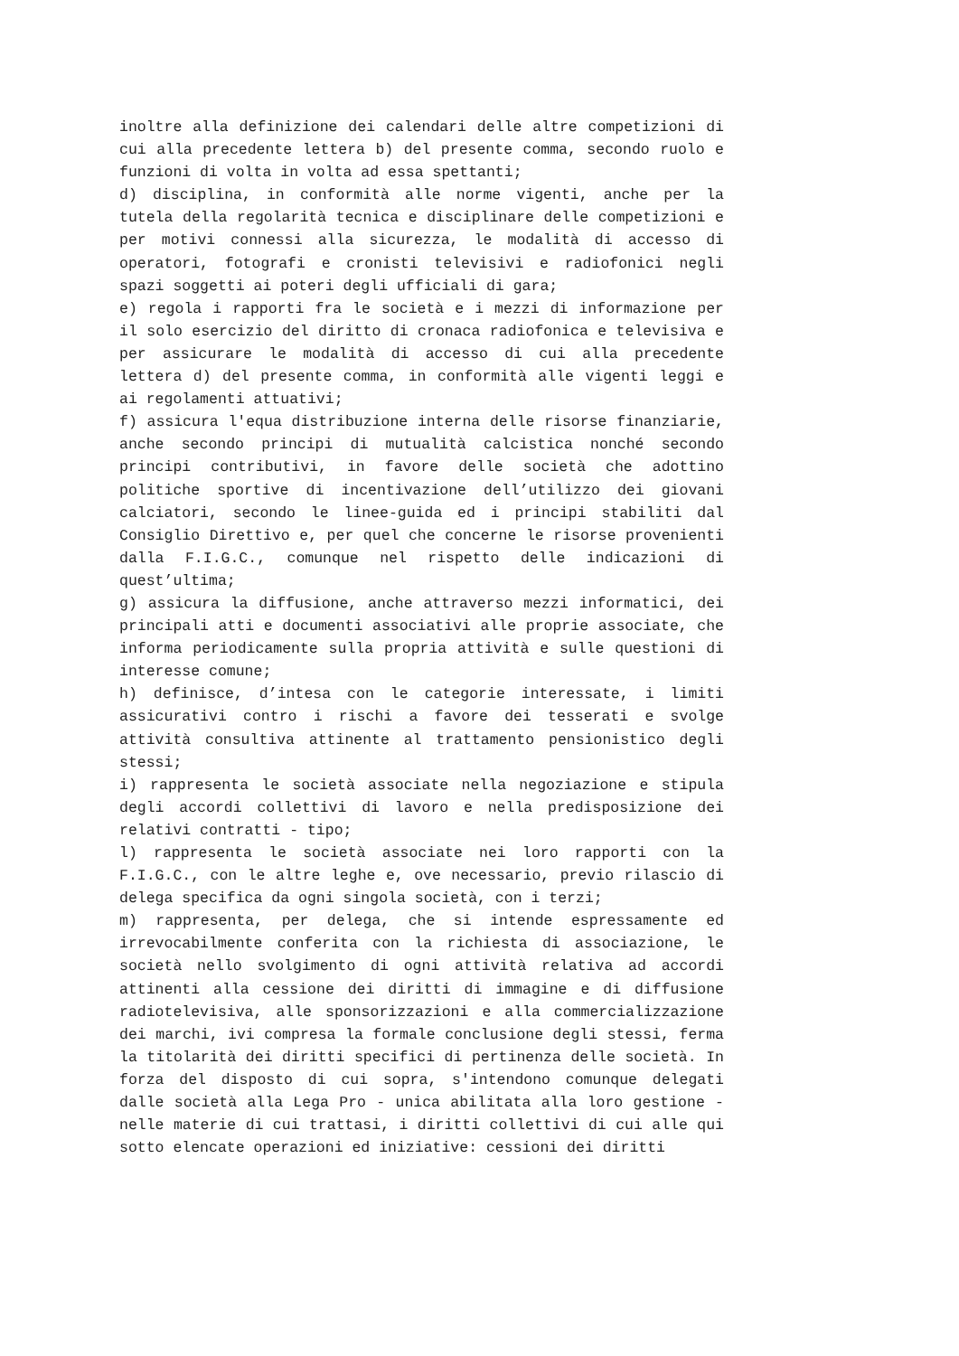inoltre alla definizione dei calendari delle altre competizioni di cui alla precedente lettera b) del presente comma, secondo ruolo e funzioni di volta in volta ad essa spettanti;
d) disciplina, in conformità alle norme vigenti, anche per la tutela della regolarità tecnica e disciplinare delle competizioni e per motivi connessi alla sicurezza, le modalità di accesso di operatori, fotografi e cronisti televisivi e radiofonici negli spazi soggetti ai poteri degli ufficiali di gara;
e) regola i rapporti fra le società e i mezzi di informazione per il solo esercizio del diritto di cronaca radiofonica e televisiva e per assicurare le modalità di accesso di cui alla precedente lettera d) del presente comma, in conformità alle vigenti leggi e ai regolamenti attuativi;
f) assicura l'equa distribuzione interna delle risorse finanziarie, anche secondo principi di mutualità calcistica nonché secondo principi contributivi, in favore delle società che adottino politiche sportive di incentivazione dell’utilizzo dei giovani calciatori, secondo le linee-guida ed i principi stabiliti dal Consiglio Direttivo e, per quel che concerne le risorse provenienti dalla F.I.G.C., comunque nel rispetto delle indicazioni di quest’ultima;
g) assicura la diffusione, anche attraverso mezzi informatici, dei principali atti e documenti associativi alle proprie associate, che informa periodicamente sulla propria attività e sulle questioni di interesse comune;
h) definisce, d’intesa con le categorie interessate, i limiti assicurativi contro i rischi a favore dei tesserati e svolge attività consultiva attinente al trattamento pensionistico degli stessi;
i) rappresenta le società associate nella negoziazione e stipula degli accordi collettivi di lavoro e nella predisposizione dei relativi contratti - tipo;
l) rappresenta le società associate nei loro rapporti con la F.I.G.C., con le altre leghe e, ove necessario, previo rilascio di delega specifica da ogni singola società, con i terzi;
m) rappresenta, per delega, che si intende espressamente ed irrevocabilmente conferita con la richiesta di associazione, le società nello svolgimento di ogni attività relativa ad accordi attinenti alla cessione dei diritti di immagine e di diffusione radiotelevisiva, alle sponsorizzazioni e alla commercializzazione dei marchi, ivi compresa la formale conclusione degli stessi, ferma la titolarità dei diritti specifici di pertinenza delle società. In forza del disposto di cui sopra, s'intendono comunque delegati dalle società alla Lega Pro - unica abilitata alla loro gestione - nelle materie di cui trattasi, i diritti collettivi di cui alle qui sotto elencate operazioni ed iniziative: cessioni dei diritti